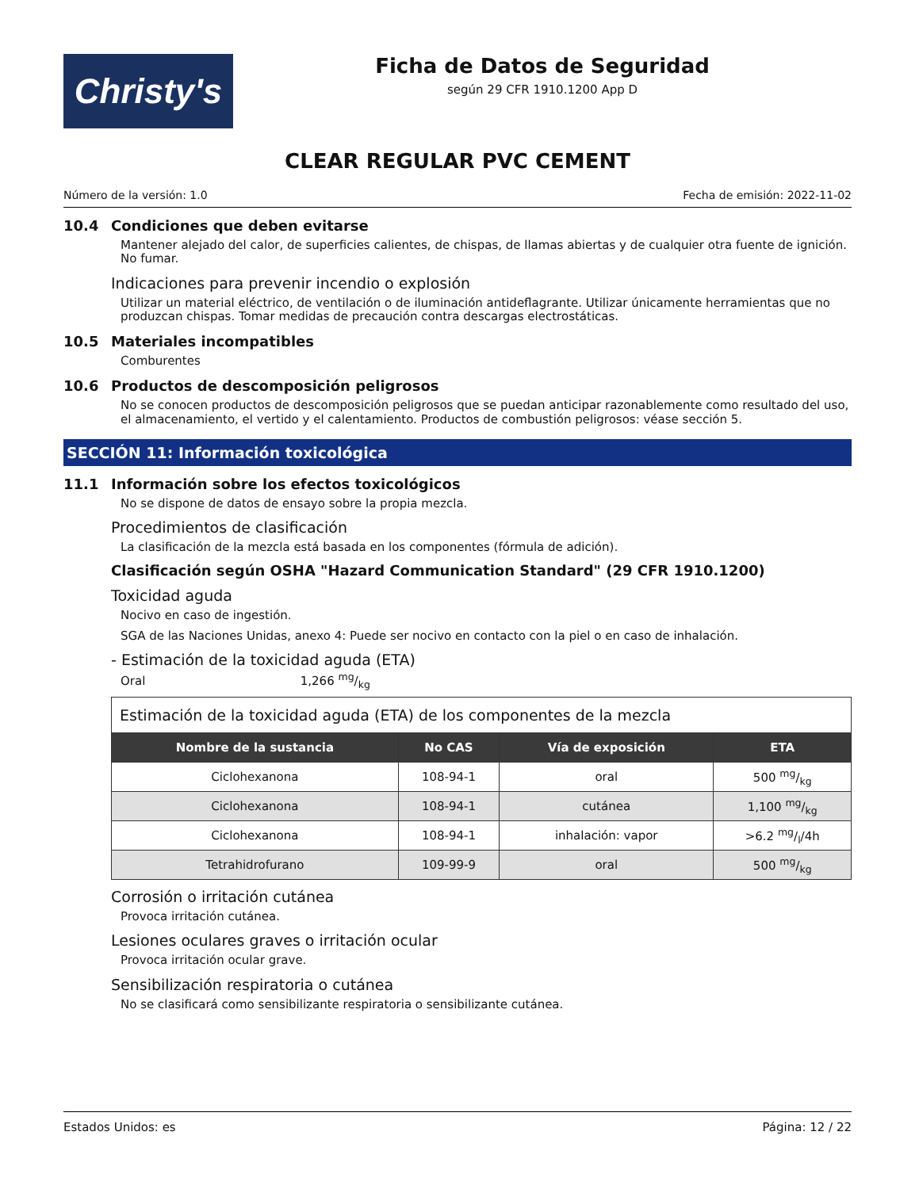Christy's
Ficha de Datos de Seguridad
según 29 CFR 1910.1200 App D
CLEAR REGULAR PVC CEMENT
Número de la versión: 1.0 Fecha de emisión: 2022-11-02
10.4 Condiciones que deben evitarse
Mantener alejado del calor, de superficies calientes, de chispas, de llamas abiertas y de cualquier otra fuente de ignición. No fumar.
Indicaciones para prevenir incendio o explosión
Utilizar un material eléctrico, de ventilación o de iluminación antideflagrante. Utilizar únicamente herramientas que no produzcan chispas. Tomar medidas de precaución contra descargas electrostáticas.
10.5 Materiales incompatibles
Comburentes
10.6 Productos de descomposición peligrosos
No se conocen productos de descomposición peligrosos que se puedan anticipar razonablemente como resultado del uso, el almacenamiento, el vertido y el calentamiento. Productos de combustión peligrosos: véase sección 5.
SECCIÓN 11: Información toxicológica
11.1 Información sobre los efectos toxicológicos
No se dispone de datos de ensayo sobre la propia mezcla.
Procedimientos de clasificación
La clasificación de la mezcla está basada en los componentes (fórmula de adición).
Clasificación según OSHA "Hazard Communication Standard" (29 CFR 1910.1200)
Toxicidad aguda
Nocivo en caso de ingestión.
SGA de las Naciones Unidas, anexo 4: Puede ser nocivo en contacto con la piel o en caso de inhalación.
- Estimación de la toxicidad aguda (ETA)
Oral 1,266 mg/kg
| Estimación de la toxicidad aguda (ETA) de los componentes de la mezcla | | | |
| Nombre de la sustancia | No CAS | Vía de exposición | ETA |
| Ciclohexanona | 108-94-1 | oral | 500 mg/kg |
| Ciclohexanona | 108-94-1 | cutánea | 1,100 mg/kg |
| Ciclohexanona | 108-94-1 | inhalación: vapor | >6.2 mg/l/4h |
| Tetrahidrofurano | 109-99-9 | oral | 500 mg/kg |
Corrosión o irritación cutánea
Provoca irritación cutánea.
Lesiones oculares graves o irritación ocular
Provoca irritación ocular grave.
Sensibilización respiratoria o cutánea
No se clasificará como sensibilizante respiratoria o sensibilizante cutánea.
Estados Unidos: es Página: 12 / 22